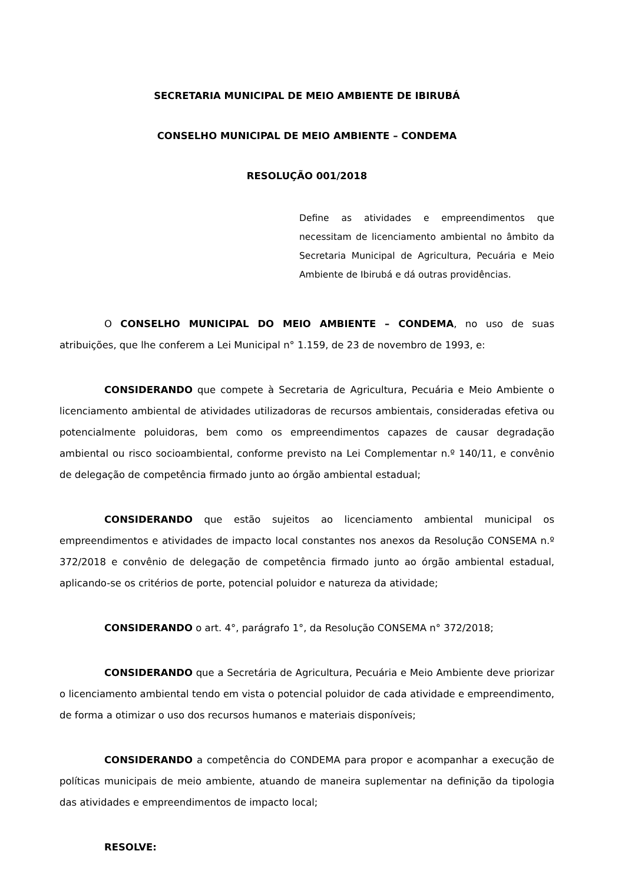SECRETARIA MUNICIPAL DE MEIO AMBIENTE DE IBIRUBÁ
CONSELHO MUNICIPAL DE MEIO AMBIENTE – CONDEMA
RESOLUÇÃO 001/2018
Define as atividades e empreendimentos que necessitam de licenciamento ambiental no âmbito da Secretaria Municipal de Agricultura, Pecuária e Meio Ambiente de Ibirubá e dá outras providências.
O CONSELHO MUNICIPAL DO MEIO AMBIENTE – CONDEMA, no uso de suas atribuições, que lhe conferem a Lei Municipal n° 1.159, de 23 de novembro de 1993, e:
CONSIDERANDO que compete à Secretaria de Agricultura, Pecuária e Meio Ambiente o licenciamento ambiental de atividades utilizadoras de recursos ambientais, consideradas efetiva ou potencialmente poluidoras, bem como os empreendimentos capazes de causar degradação ambiental ou risco socioambiental, conforme previsto na Lei Complementar n.º 140/11, e convênio de delegação de competência firmado junto ao órgão ambiental estadual;
CONSIDERANDO que estão sujeitos ao licenciamento ambiental municipal os empreendimentos e atividades de impacto local constantes nos anexos da Resolução CONSEMA n.º 372/2018 e convênio de delegação de competência firmado junto ao órgão ambiental estadual, aplicando-se os critérios de porte, potencial poluidor e natureza da atividade;
CONSIDERANDO o art. 4°, parágrafo 1°, da Resolução CONSEMA n° 372/2018;
CONSIDERANDO que a Secretária de Agricultura, Pecuária e Meio Ambiente deve priorizar o licenciamento ambiental tendo em vista o potencial poluidor de cada atividade e empreendimento, de forma a otimizar o uso dos recursos humanos e materiais disponíveis;
CONSIDERANDO a competência do CONDEMA para propor e acompanhar a execução de políticas municipais de meio ambiente, atuando de maneira suplementar na definição da tipologia das atividades e empreendimentos de impacto local;
RESOLVE: